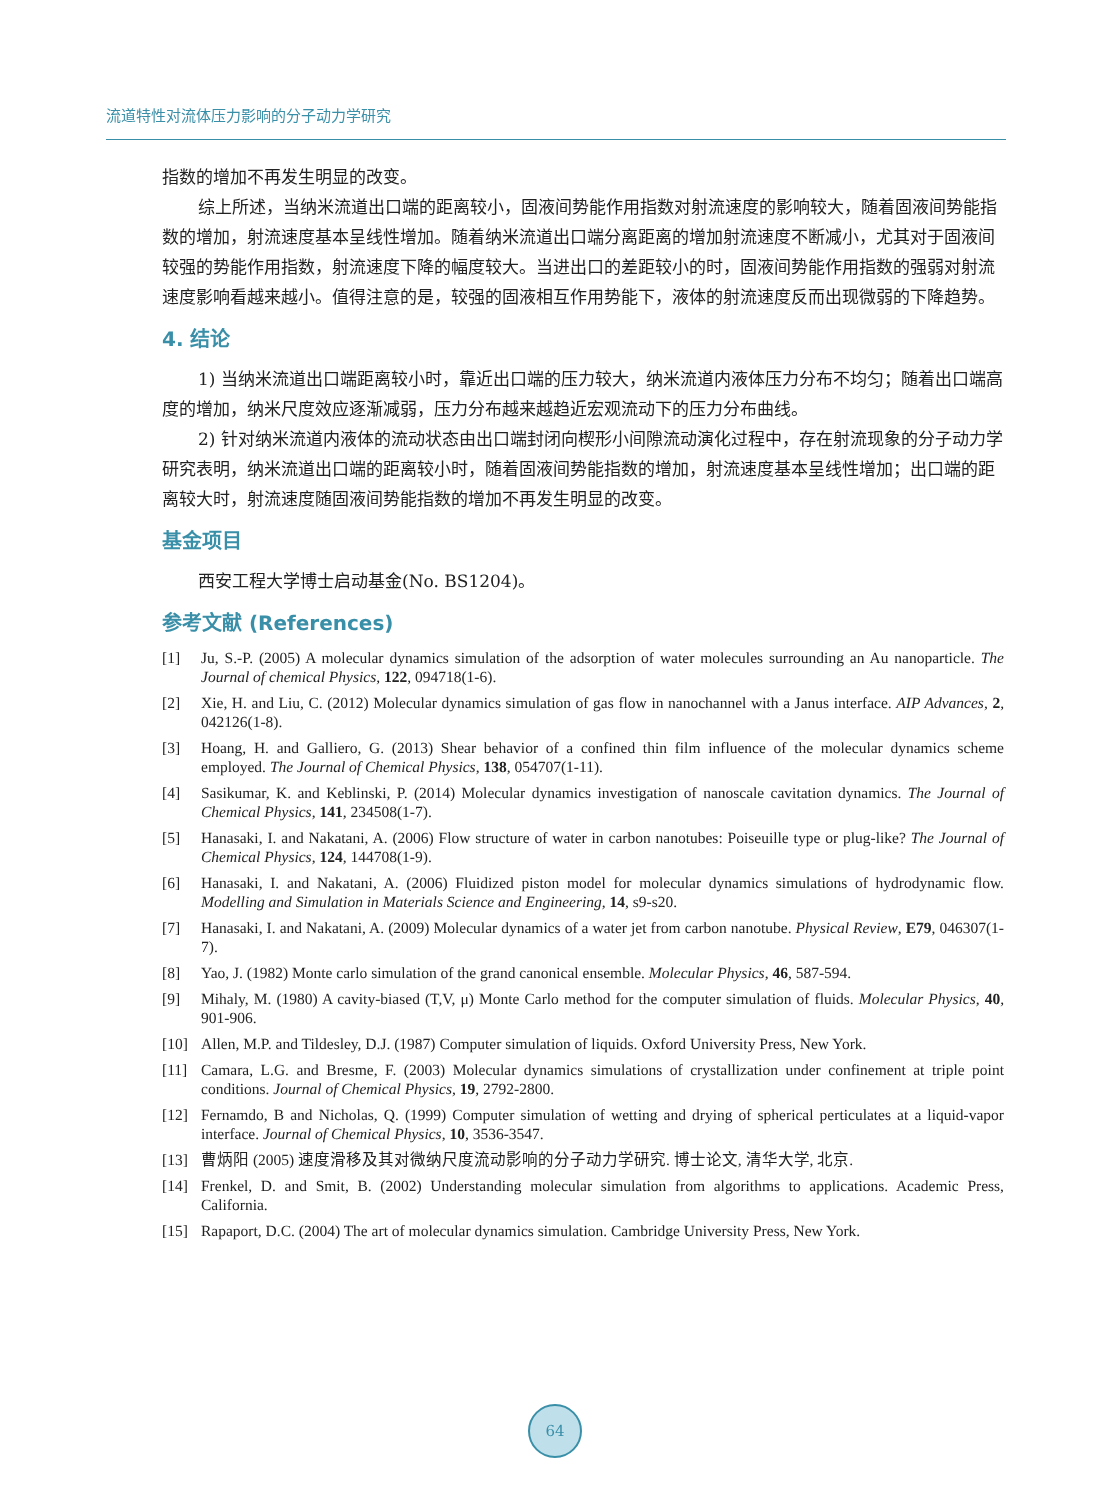流道特性对流体压力影响的分子动力学研究
指数的增加不再发生明显的改变。
综上所述，当纳米流道出口端的距离较小，固液间势能作用指数对射流速度的影响较大，随着固液间势能指数的增加，射流速度基本呈线性增加。随着纳米流道出口端分离距离的增加射流速度不断减小，尤其对于固液间较强的势能作用指数，射流速度下降的幅度较大。当进出口的差距较小的时，固液间势能作用指数的强弱对射流速度影响看越来越小。值得注意的是，较强的固液相互作用势能下，液体的射流速度反而出现微弱的下降趋势。
4. 结论
1) 当纳米流道出口端距离较小时，靠近出口端的压力较大，纳米流道内液体压力分布不均匀；随着出口端高度的增加，纳米尺度效应逐渐减弱，压力分布越来越趋近宏观流动下的压力分布曲线。
2) 针对纳米流道内液体的流动状态由出口端封闭向楔形小间隙流动演化过程中，存在射流现象的分子动力学研究表明，纳米流道出口端的距离较小时，随着固液间势能指数的增加，射流速度基本呈线性增加；出口端的距离较大时，射流速度随固液间势能指数的增加不再发生明显的改变。
基金项目
西安工程大学博士启动基金(No. BS1204)。
参考文献 (References)
[1] Ju, S.-P. (2005) A molecular dynamics simulation of the adsorption of water molecules surrounding an Au nanoparticle. The Journal of chemical Physics, 122, 094718(1-6).
[2] Xie, H. and Liu, C. (2012) Molecular dynamics simulation of gas flow in nanochannel with a Janus interface. AIP Advances, 2, 042126(1-8).
[3] Hoang, H. and Galliero, G. (2013) Shear behavior of a confined thin film influence of the molecular dynamics scheme employed. The Journal of Chemical Physics, 138, 054707(1-11).
[4] Sasikumar, K. and Keblinski, P. (2014) Molecular dynamics investigation of nanoscale cavitation dynamics. The Journal of Chemical Physics, 141, 234508(1-7).
[5] Hanasaki, I. and Nakatani, A. (2006) Flow structure of water in carbon nanotubes: Poiseuille type or plug-like? The Journal of Chemical Physics, 124, 144708(1-9).
[6] Hanasaki, I. and Nakatani, A. (2006) Fluidized piston model for molecular dynamics simulations of hydrodynamic flow. Modelling and Simulation in Materials Science and Engineering, 14, s9-s20.
[7] Hanasaki, I. and Nakatani, A. (2009) Molecular dynamics of a water jet from carbon nanotube. Physical Review, E79, 046307(1-7).
[8] Yao, J. (1982) Monte carlo simulation of the grand canonical ensemble. Molecular Physics, 46, 587-594.
[9] Mihaly, M. (1980) A cavity-biased (T,V, μ) Monte Carlo method for the computer simulation of fluids. Molecular Physics, 40, 901-906.
[10] Allen, M.P. and Tildesley, D.J. (1987) Computer simulation of liquids. Oxford University Press, New York.
[11] Camara, L.G. and Bresme, F. (2003) Molecular dynamics simulations of crystallization under confinement at triple point conditions. Journal of Chemical Physics, 19, 2792-2800.
[12] Fernamdo, B and Nicholas, Q. (1999) Computer simulation of wetting and drying of spherical perticulates at a liquid-vapor interface. Journal of Chemical Physics, 10, 3536-3547.
[13] 曹炳阳 (2005) 速度滑移及其对微纳尺度流动影响的分子动力学研究. 博士论文, 清华大学, 北京.
[14] Frenkel, D. and Smit, B. (2002) Understanding molecular simulation from algorithms to applications. Academic Press, California.
[15] Rapaport, D.C. (2004) The art of molecular dynamics simulation. Cambridge University Press, New York.
64